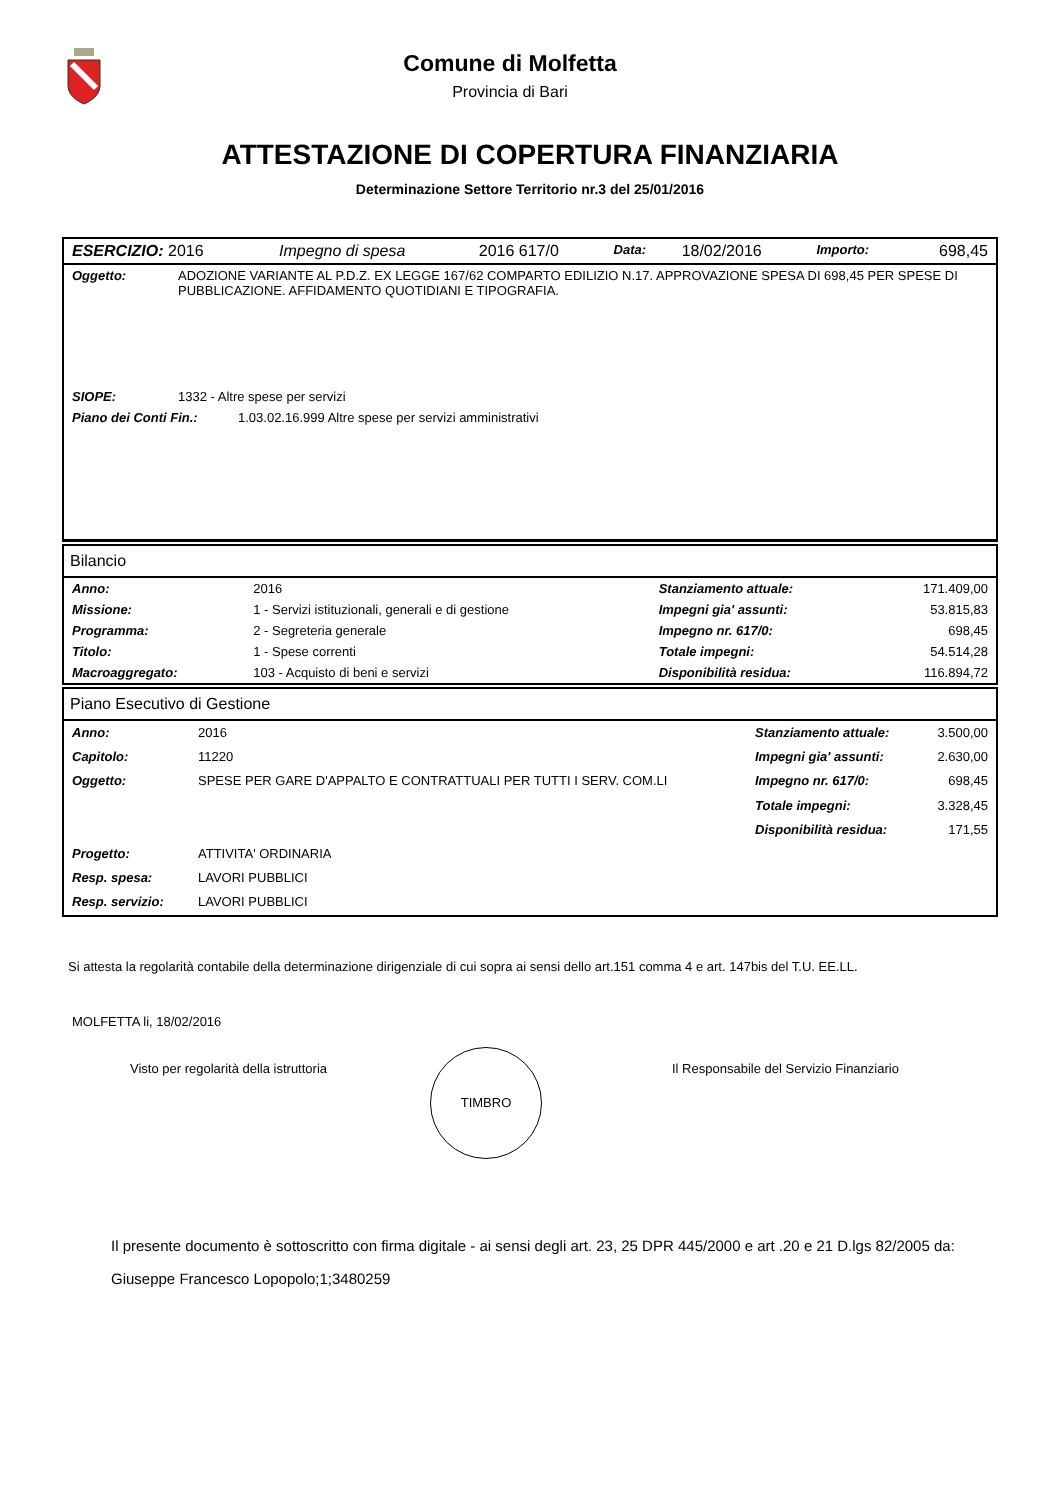Comune di Molfetta
Provincia di Bari
ATTESTAZIONE DI COPERTURA FINANZIARIA
Determinazione Settore Territorio nr.3 del 25/01/2016
| ESERCIZIO: 2016 | Impegno di spesa | 2016 617/0 | Data: | 18/02/2016 | Importo: | 698,45 |
| Oggetto: | ADOZIONE VARIANTE AL P.D.Z. EX LEGGE 167/62 COMPARTO EDILIZIO N.17. APPROVAZIONE SPESA DI 698,45 PER SPESE DI PUBBLICAZIONE. AFFIDAMENTO QUOTIDIANI E TIPOGRAFIA. |
| SIOPE: | 1332 - Altre spese per servizi |
| Piano dei Conti Fin.: | 1.03.02.16.999 Altre spese per servizi amministrativi |
Bilancio
| Anno: | 2016 | Stanziamento attuale: | 171.409,00 |
| Missione: | 1 - Servizi istituzionali, generali e di gestione | Impegni gia' assunti: | 53.815,83 |
| Programma: | 2 - Segreteria generale | Impegno nr. 617/0: | 698,45 |
| Titolo: | 1 - Spese correnti | Totale impegni: | 54.514,28 |
| Macroaggregato: | 103 - Acquisto di beni e servizi | Disponibilità residua: | 116.894,72 |
Piano Esecutivo di Gestione
| Anno: | 2016 | Stanziamento attuale: | 3.500,00 |
| Capitolo: | 11220 | Impegni gia' assunti: | 2.630,00 |
| Oggetto: | SPESE PER GARE D'APPALTO E CONTRATTUALI PER TUTTI I SERV. COM.LI | Impegno nr. 617/0: | 698,45 |
| | | Totale impegni: | 3.328,45 |
| | | Disponibilità residua: | 171,55 |
| Progetto: | ATTIVITA' ORDINARIA | | |
| Resp. spesa: | LAVORI PUBBLICI | | |
| Resp. servizio: | LAVORI PUBBLICI | | |
Si attesta la regolarità contabile della determinazione dirigenziale di cui sopra ai sensi dello art.151 comma 4 e art. 147bis del T.U. EE.LL.
MOLFETTA li, 18/02/2016
Visto per regolarità della istruttoria
TIMBRO
Il Responsabile del Servizio Finanziario
Il presente documento è sottoscritto con firma digitale - ai sensi degli art. 23, 25 DPR 445/2000 e art .20 e 21 D.lgs 82/2005 da:
Giuseppe Francesco Lopopolo;1;3480259